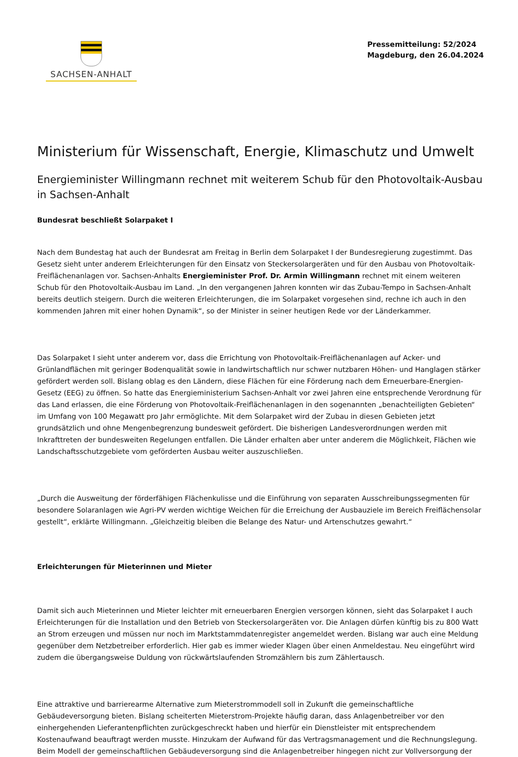SACHSEN-ANHALT
Pressemitteilung: 52/2024
Magdeburg, den 26.04.2024
Ministerium für Wissenschaft, Energie, Klimaschutz und Umwelt
Energieminister Willingmann rechnet mit weiterem Schub für den Photovoltaik-Ausbau in Sachsen-Anhalt
Bundesrat beschließt Solarpaket I
Nach dem Bundestag hat auch der Bundesrat am Freitag in Berlin dem Solarpaket I der Bundesregierung zugestimmt. Das Gesetz sieht unter anderem Erleichterungen für den Einsatz von Steckersolargeräten und für den Ausbau von Photovoltaik-Freiflächenanlagen vor. Sachsen-Anhalts Energieminister Prof. Dr. Armin Willingmann rechnet mit einem weiteren Schub für den Photovoltaik-Ausbau im Land. „In den vergangenen Jahren konnten wir das Zubau-Tempo in Sachsen-Anhalt bereits deutlich steigern. Durch die weiteren Erleichterungen, die im Solarpaket vorgesehen sind, rechne ich auch in den kommenden Jahren mit einer hohen Dynamik“, so der Minister in seiner heutigen Rede vor der Länderkammer.
Das Solarpaket I sieht unter anderem vor, dass die Errichtung von Photovoltaik-Freiflächenanlagen auf Acker- und Grünlandflächen mit geringer Bodenqualität sowie in landwirtschaftlich nur schwer nutzbaren Höhen- und Hanglagen stärker gefördert werden soll. Bislang oblag es den Ländern, diese Flächen für eine Förderung nach dem Erneuerbare-Energien-Gesetz (EEG) zu öffnen. So hatte das Energieministerium Sachsen-Anhalt vor zwei Jahren eine entsprechende Verordnung für das Land erlassen, die eine Förderung von Photovoltaik-Freiflächenanlagen in den sogenannten „benachteiligten Gebieten“ im Umfang von 100 Megawatt pro Jahr ermöglichte. Mit dem Solarpaket wird der Zubau in diesen Gebieten jetzt grundsätzlich und ohne Mengenbegrenzung bundesweit gefördert. Die bisherigen Landesverordnungen werden mit Inkrafttreten der bundesweiten Regelungen entfallen. Die Länder erhalten aber unter anderem die Möglichkeit, Flächen wie Landschaftsschutzgebiete vom geförderten Ausbau weiter auszuschließen.
„Durch die Ausweitung der förderfähigen Flächenkulisse und die Einführung von separaten Ausschreibungssegmenten für besondere Solaranlagen wie Agri-PV werden wichtige Weichen für die Erreichung der Ausbauziele im Bereich Freiflächensolar gestellt“, erklärte Willingmann. „Gleichzeitig bleiben die Belange des Natur- und Artenschutzes gewahrt.“
Erleichterungen für Mieterinnen und Mieter
Damit sich auch Mieterinnen und Mieter leichter mit erneuerbaren Energien versorgen können, sieht das Solarpaket I auch Erleichterungen für die Installation und den Betrieb von Steckersolargeräten vor. Die Anlagen dürfen künftig bis zu 800 Watt an Strom erzeugen und müssen nur noch im Marktstammdatenregister angemeldet werden. Bislang war auch eine Meldung gegenüber dem Netzbetreiber erforderlich. Hier gab es immer wieder Klagen über einen Anmeldestau. Neu eingeführt wird zudem die übergangsweise Duldung von rückwärtslaufenden Stromzählern bis zum Zählertausch.
Eine attraktive und barrierearme Alternative zum Mieterstrommodell soll in Zukunft die gemeinschaftliche Gebäudeversorgung bieten. Bislang scheiterten Mieterstrom-Projekte häufig daran, dass Anlagenbetreiber vor den einhergehenden Lieferantenpflichten zurückgeschreckt haben und hierfür ein Dienstleister mit entsprechendem Kostenaufwand beauftragt werden musste. Hinzukam der Aufwand für das Vertragsmanagement und die Rechnungslegung. Beim Modell der gemeinschaftlichen Gebäudeversorgung sind die Anlagenbetreiber hingegen nicht zur Vollversorgung der